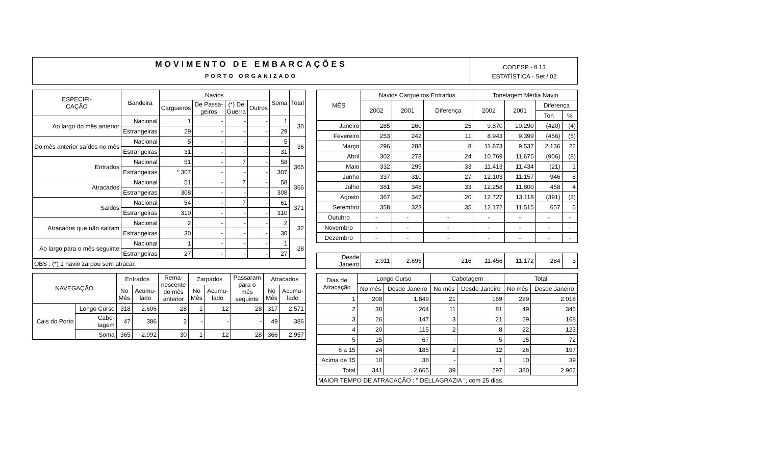MOVIMENTO DE EMBARCAÇÕES
PORTO ORGANIZADO
CODESP - fl.13
ESTATÍSTICA - Set / 02
| ESPECIFI- CAÇÃO | Bandeira | Navios | | | | Soma | Total |
| --- | --- | --- | --- | --- | --- | --- | --- |
| | | Cargueiros | De Passa- geiros | (*) De Guerra | Outros | | |
| Ao largo do mês anterior | Nacional | 1 | - | - | - | 1 | 30 |
| | Estrangeiras | 29 | - | - | - | 29 | |
| Do mês anterior saídos no mês | Nacional | 5 | - | - | - | 5 | 36 |
| | Estrangeiras | 31 | - | - | - | 31 | |
| Entrados | Nacional | 51 | - | 7 | - | 58 | 365 |
| | Estrangeiras | * 307 | - | - | - | 307 | |
| Atracados | Nacional | 51 | - | 7 | - | 58 | 366 |
| | Estrangeiras | 308 | - | - | - | 308 | |
| Saídos | Nacional | 54 | - | 7 | - | 61 | 371 |
| | Estrangeiras | 310 | - | - | - | 310 | |
| Atracados que não saíram | Nacional | 2 | - | - | - | 2 | 32 |
| | Estrangeiras | 30 | - | - | - | 30 | |
| Ao largo para o mês seguinte | Nacional | 1 | - | - | - | 1 | 28 |
| | Estrangeiras | 27 | - | - | - | 27 | |
| OBS : (*) 1 navio zarpou sem atracar. | | | | | | | |
| NAVEGAÇÃO | | Entrados | | Rema- nescente do mês anterior | Zarpados | | Passaram para o mês seguinte | Atracados | |
| --- | --- | --- | --- | --- | --- | --- | --- | --- | --- |
| | | No Mês | Acumu- lado | | No Mês | Acumu- lado | | No Mês | Acumu- lado |
| Cais do Porto | Longo Curso | 318 | 2.606 | 28 | 1 | 12 | 28 | 317 | 2.571 |
| | Cabo- tagem | 47 | 386 | 2 | - | - | - | 49 | 386 |
| | Soma | 365 | 2.992 | 30 | 1 | 12 | 28 | 366 | 2.957 |
| MÊS | Navios Cargueiros Entrados | | | Tonelagem Média Navio | | | |
| --- | --- | --- | --- | --- | --- | --- | --- |
| | 2002 | 2001 | Diferença | 2002 | 2001 | Diferença | |
| | | | | | | Ton | % |
| Janeiro | 285 | 260 | 25 | 9.870 | 10.290 | (420) | (4) |
| Fevereiro | 253 | 242 | 11 | 8.943 | 9.399 | (456) | (5) |
| Março | 296 | 288 | 8 | 11.673 | 9.537 | 2.136 | 22 |
| Abril | 302 | 278 | 24 | 10.769 | 11.675 | (906) | (8) |
| Maio | 332 | 299 | 33 | 11.413 | 11.434 | (21) | 1 |
| Junho | 337 | 310 | 27 | 12.103 | 11.157 | 946 | 8 |
| Julho | 381 | 348 | 33 | 12.258 | 11.800 | 458 | 4 |
| Agosto | 367 | 347 | 20 | 12.727 | 13.118 | (391) | (3) |
| Setembro | 358 | 323 | 35 | 12.172 | 11.515 | 657 | 6 |
| Outubro | - | - | - | - | - | - | - |
| Novembro | - | - | - | - | - | - | - |
| Dezembro | - | - | - | - | - | - | - |
| Desde Janeiro | 2.911 | 2.695 | 216 | 11.456 | 11.172 | 284 | 3 |
| Dias de Atracação | Longo Curso | | Cabotagem | | Total | |
| --- | --- | --- | --- | --- | --- | --- |
| | No mês | Desde Janeiro | No mês | Desde Janeiro | No mês | Desde Janeiro |
| 1 | 208 | 1.849 | 21 | 169 | 229 | 2.018 |
| 2 | 38 | 264 | 11 | 81 | 49 | 345 |
| 3 | 26 | 147 | 3 | 21 | 29 | 168 |
| 4 | 20 | 115 | 2 | 8 | 22 | 123 |
| 5 | 15 | 67 | - | 5 | 15 | 72 |
| 6 a 15 | 24 | 185 | 2 | 12 | 26 | 197 |
| Acima de 15 | 10 | 38 | - | 1 | 10 | 39 |
| Total | 341 | 2.665 | 39 | 297 | 380 | 2.962 |
| MAIOR TEMPO DE ATRACAÇÃO : " DELLAGRAZIA ", com 25 dias. | | | | | | |